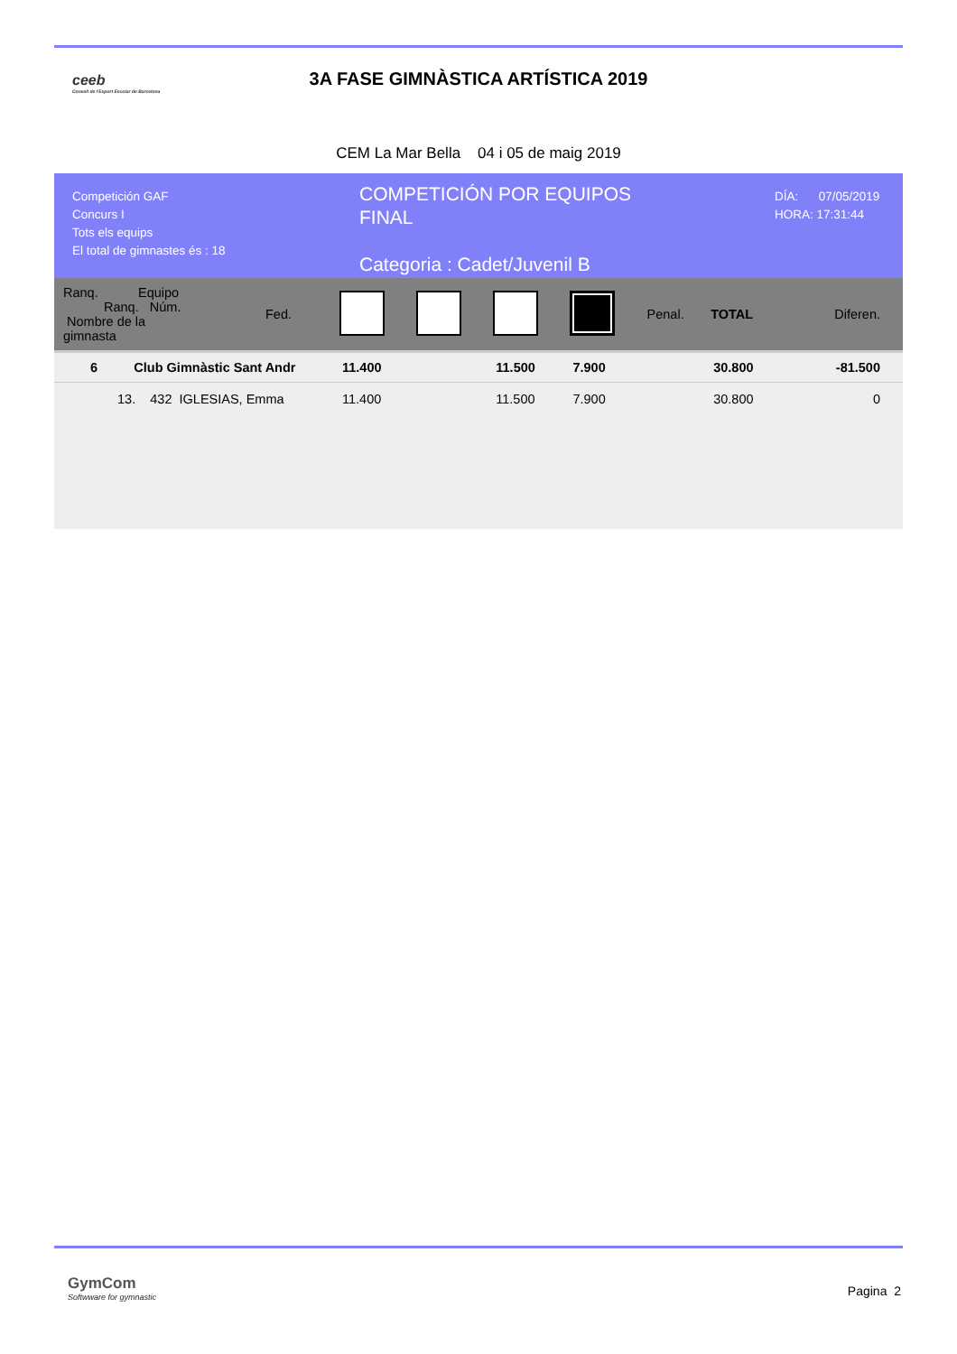ceeb
Consell de l'Esport Escolar de Barcelona
3A FASE GIMNÀSTICA ARTÍSTICA 2019
CEM La Mar Bella 04 i 05 de maig 2019
Competición GAF
Concurs I
Tots els equips
El total de gimnastes és : 18
COMPETICIÓN POR EQUIPOS
FINAL
Categoria : Cadet/Juvenil B
DÍA: 07/05/2019
HORA: 17:31:44
| Ranq. Equipo Ranq. Núm. Nombre de la gimnasta | | Fed. | | | | | Penal. | TOTAL | Diferen. |
| --- | --- | --- | --- | --- | --- | --- | --- | --- | --- |
| 6 Club Gimnàstic Sant Andr | | | 11.400 | | 11.500 | 7.900 | | 30.800 | -81.500 |
| 13. 432 IGLESIAS, Emma | | | 11.400 | | 11.500 | 7.900 | | 30.800 | 0 |
GymCom
Softwware for gymnastic
Pagina 2